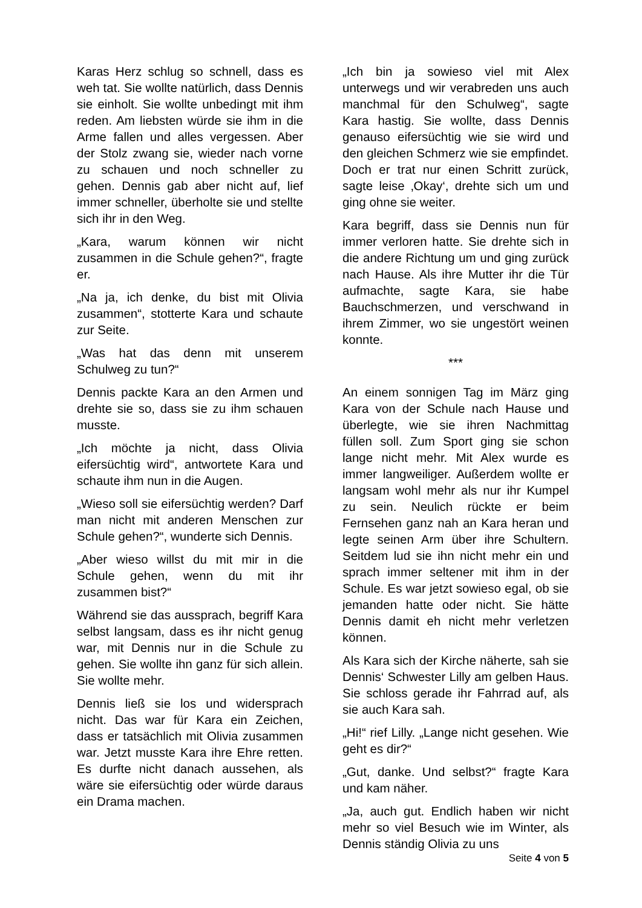Karas Herz schlug so schnell, dass es weh tat. Sie wollte natürlich, dass Dennis sie einholt. Sie wollte unbedingt mit ihm reden. Am liebsten würde sie ihm in die Arme fallen und alles vergessen. Aber der Stolz zwang sie, wieder nach vorne zu schauen und noch schneller zu gehen. Dennis gab aber nicht auf, lief immer schneller, überholte sie und stellte sich ihr in den Weg.
„Kara, warum können wir nicht zusammen in die Schule gehen?“, fragte er.
„Na ja, ich denke, du bist mit Olivia zusammen“, stotterte Kara und schaute zur Seite.
„Was hat das denn mit unserem Schulweg zu tun?“
Dennis packte Kara an den Armen und drehte sie so, dass sie zu ihm schauen musste.
„Ich möchte ja nicht, dass Olivia eifersüchtig wird“, antwortete Kara und schaute ihm nun in die Augen.
„Wieso soll sie eifersüchtig werden? Darf man nicht mit anderen Menschen zur Schule gehen?“, wunderte sich Dennis.
„Aber wieso willst du mit mir in die Schule gehen, wenn du mit ihr zusammen bist?“
Während sie das aussprach, begriff Kara selbst langsam, dass es ihr nicht genug war, mit Dennis nur in die Schule zu gehen. Sie wollte ihn ganz für sich allein. Sie wollte mehr.
Dennis ließ sie los und widersprach nicht. Das war für Kara ein Zeichen, dass er tatsächlich mit Olivia zusammen war. Jetzt musste Kara ihre Ehre retten. Es durfte nicht danach aussehen, als wäre sie eifersüchtig oder würde daraus ein Drama machen.
„Ich bin ja sowieso viel mit Alex unterwegs und wir verabreden uns auch manchmal für den Schulweg“, sagte Kara hastig. Sie wollte, dass Dennis genauso eifersüchtig wie sie wird und den gleichen Schmerz wie sie empfindet. Doch er trat nur einen Schritt zurück, sagte leise ‚Okay‘, drehte sich um und ging ohne sie weiter.
Kara begriff, dass sie Dennis nun für immer verloren hatte. Sie drehte sich in die andere Richtung um und ging zurück nach Hause. Als ihre Mutter ihr die Tür aufmachte, sagte Kara, sie habe Bauchschmerzen, und verschwand in ihrem Zimmer, wo sie ungestört weinen konnte.
***
An einem sonnigen Tag im März ging Kara von der Schule nach Hause und überlegte, wie sie ihren Nachmittag füllen soll. Zum Sport ging sie schon lange nicht mehr. Mit Alex wurde es immer langweiliger. Außerdem wollte er langsam wohl mehr als nur ihr Kumpel zu sein. Neulich rückte er beim Fernsehen ganz nah an Kara heran und legte seinen Arm über ihre Schultern. Seitdem lud sie ihn nicht mehr ein und sprach immer seltener mit ihm in der Schule. Es war jetzt sowieso egal, ob sie jemanden hatte oder nicht. Sie hätte Dennis damit eh nicht mehr verletzen können.
Als Kara sich der Kirche näherte, sah sie Dennis‘ Schwester Lilly am gelben Haus. Sie schloss gerade ihr Fahrrad auf, als sie auch Kara sah.
„Hi!“ rief Lilly. „Lange nicht gesehen. Wie geht es dir?“
„Gut, danke. Und selbst?“ fragte Kara und kam näher.
„Ja, auch gut. Endlich haben wir nicht mehr so viel Besuch wie im Winter, als Dennis ständig Olivia zu uns
Seite 4 von 5